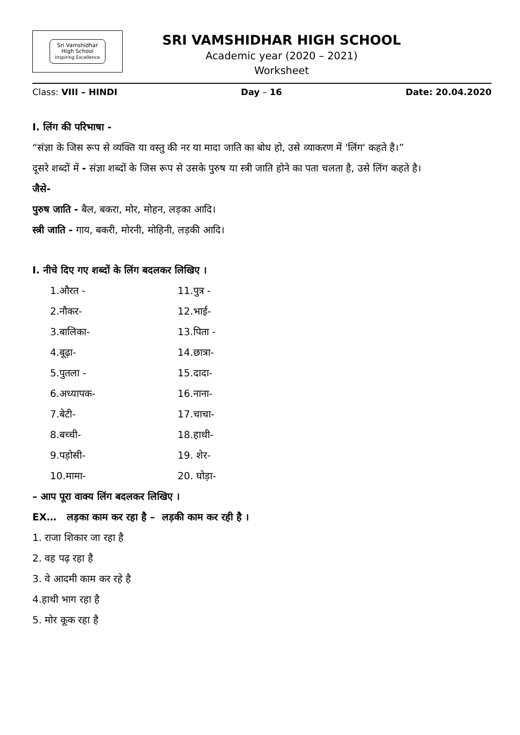Sri Vamshidhar
High School
Inspiring Excellence
SRI VAMSHIDHAR HIGH SCHOOL
Academic year (2020 – 2021)
Worksheet
Class: VIII – HINDI Day – 16 Date: 20.04.2020
I. लिंग की परिभाषा -
“संज्ञा के जिस रूप से व्यक्ति या वस्तु की नर या मादा जाति का बोध हो, उसे व्याकरण में 'लिंग' कहते है।”
दूसरे शब्दों में - संज्ञा शब्दों के जिस रूप से उसके पुरुष या स्त्री जाति होने का पता चलता है, उसे लिंग कहते है।
जैसे-
पुरुष जाति - बैल, बकरा, मोर, मोहन, लड़का आदि।
स्त्री जाति - गाय, बकरी, मोरनी, मोहिनी, लड़की आदि।
I. नीचे दिए गए शब्दों के लिंग बदलकर लिखिए ।
1.औरत - 11.पुत्र -
2.नौकर- 12.भाई-
3.बालिका- 13.पिता -
4.बूढ़ा- 14.छात्रा-
5.पुतला - 15.दादा-
6.अध्यापक- 16.नाना-
7.बेटी- 17.चाचा-
8.बच्ची- 18.हाथी-
9.पड़ोसी- 19. शेर-
10.मामा- 20. घोड़ा-
– आप पूरा वाक्य लिंग बदलकर लिखिए ।
EX… लड़का काम कर रहा है – लड़की काम कर रही है ।
1. राजा शिकार जा रहा है
2. वह पढ़ रहा है
3. वे आदमी काम कर रहे है
4.हाथी भाग रहा है
5. मोर कूक रहा है